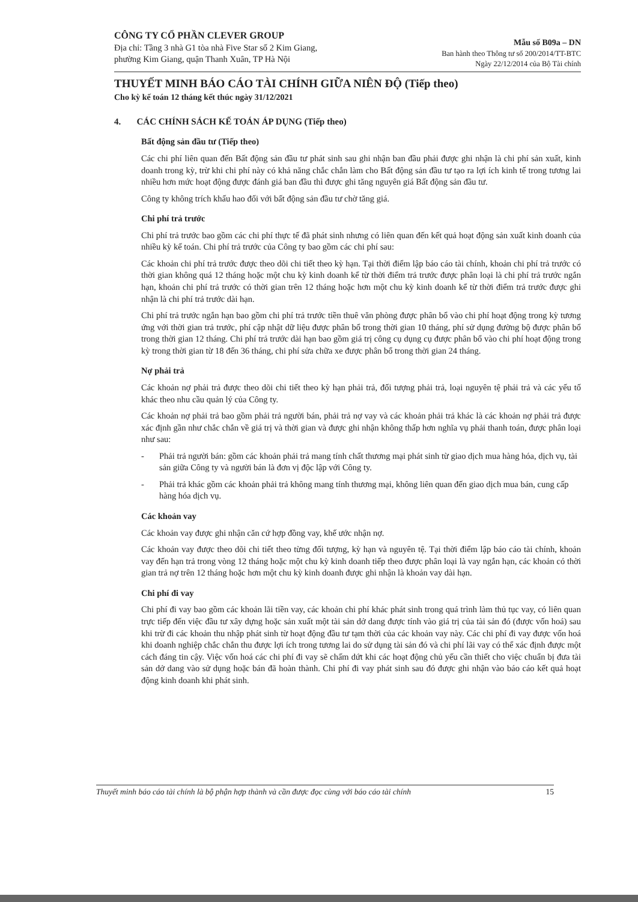CÔNG TY CỔ PHẦN CLEVER GROUP
Địa chỉ: Tầng 3 nhà G1 tòa nhà Five Star số 2 Kim Giang,
phường Kim Giang, quận Thanh Xuân, TP Hà Nội
Mẫu số B09a – DN
Ban hành theo Thông tư số 200/2014/TT-BTC
Ngày 22/12/2014 của Bộ Tài chính
THUYẾT MINH BÁO CÁO TÀI CHÍNH GIỮA NIÊN ĐỘ (Tiếp theo)
Cho kỳ kế toán 12 tháng kết thúc ngày 31/12/2021
4. CÁC CHÍNH SÁCH KẾ TOÁN ÁP DỤNG (Tiếp theo)
Bất động sản đầu tư (Tiếp theo)
Các chi phí liên quan đến Bất động sản đầu tư phát sinh sau ghi nhận ban đầu phải được ghi nhận là chi phí sản xuất, kinh doanh trong kỳ, trừ khi chi phí này có khả năng chắc chắn làm cho Bất động sản đầu tư tạo ra lợi ích kinh tế trong tương lai nhiều hơn mức hoạt động được đánh giá ban đầu thì được ghi tăng nguyên giá Bất động sản đầu tư.
Công ty không trích khấu hao đối với bất động sản đầu tư chờ tăng giá.
Chi phí trả trước
Chi phí trả trước bao gồm các chi phí thực tế đã phát sinh nhưng có liên quan đến kết quả hoạt động sản xuất kinh doanh của nhiều kỳ kế toán. Chi phí trả trước của Công ty bao gồm các chi phí sau:
Các khoản chi phí trả trước được theo dõi chi tiết theo kỳ hạn. Tại thời điểm lập báo cáo tài chính, khoản chi phí trả trước có thời gian không quá 12 tháng hoặc một chu kỳ kinh doanh kể từ thời điểm trả trước được phân loại là chi phí trả trước ngắn hạn, khoản chi phí trả trước có thời gian trên 12 tháng hoặc hơn một chu kỳ kinh doanh kể từ thời điểm trả trước được ghi nhận là chi phí trả trước dài hạn.
Chi phí trả trước ngắn hạn bao gồm chi phí trả trước tiền thuê văn phòng được phân bổ vào chi phí hoạt động trong kỳ tương ứng với thời gian trả trước, phí cập nhật dữ liệu được phân bổ trong thời gian 10 tháng, phí sử dụng đường bộ được phân bổ trong thời gian 12 tháng. Chi phí trả trước dài hạn bao gồm giá trị công cụ dụng cụ được phân bổ vào chi phí hoạt động trong kỳ trong thời gian từ 18 đến 36 tháng, chi phí sửa chữa xe được phân bổ trong thời gian 24 tháng.
Nợ phải trả
Các khoản nợ phải trả được theo dõi chi tiết theo kỳ hạn phải trả, đối tượng phải trả, loại nguyên tệ phải trả và các yếu tố khác theo nhu cầu quản lý của Công ty.
Các khoản nợ phải trả bao gồm phải trả người bán, phải trả nợ vay và các khoản phải trả khác là các khoản nợ phải trả được xác định gần như chắc chắn về giá trị và thời gian và được ghi nhận không thấp hơn nghĩa vụ phải thanh toán, được phân loại như sau:
- Phải trả người bán: gồm các khoản phải trả mang tính chất thương mại phát sinh từ giao dịch mua hàng hóa, dịch vụ, tài sản giữa Công ty và người bán là đơn vị độc lập với Công ty.
- Phải trả khác gồm các khoản phải trả không mang tính thương mại, không liên quan đến giao dịch mua bán, cung cấp hàng hóa dịch vụ.
Các khoản vay
Các khoản vay được ghi nhận căn cứ hợp đồng vay, khế ước nhận nợ.
Các khoản vay được theo dõi chi tiết theo từng đối tượng, kỳ hạn và nguyên tệ. Tại thời điểm lập báo cáo tài chính, khoản vay đến hạn trả trong vòng 12 tháng hoặc một chu kỳ kinh doanh tiếp theo được phân loại là vay ngắn hạn, các khoản có thời gian trả nợ trên 12 tháng hoặc hơn một chu kỳ kinh doanh được ghi nhận là khoản vay dài hạn.
Chi phí đi vay
Chi phí đi vay bao gồm các khoản lãi tiền vay, các khoản chi phí khác phát sinh trong quá trình làm thủ tục vay, có liên quan trực tiếp đến việc đầu tư xây dựng hoặc sản xuất một tài sản dở dang được tính vào giá trị của tài sản đó (được vốn hoá) sau khi trừ đi các khoản thu nhập phát sinh từ hoạt động đầu tư tạm thời của các khoản vay này. Các chi phí đi vay được vốn hoá khi doanh nghiệp chắc chắn thu được lợi ích trong tương lai do sử dụng tài sản đó và chi phí lãi vay có thể xác định được một cách đáng tin cậy. Việc vốn hoá các chi phí đi vay sẽ chấm dứt khi các hoạt động chủ yếu cần thiết cho việc chuẩn bị đưa tài sản dở dang vào sử dụng hoặc bán đã hoàn thành. Chi phí đi vay phát sinh sau đó được ghi nhận vào báo cáo kết quả hoạt động kinh doanh khi phát sinh.
Thuyết minh báo cáo tài chính là bộ phận hợp thành và cần được đọc cùng với báo cáo tài chính 15